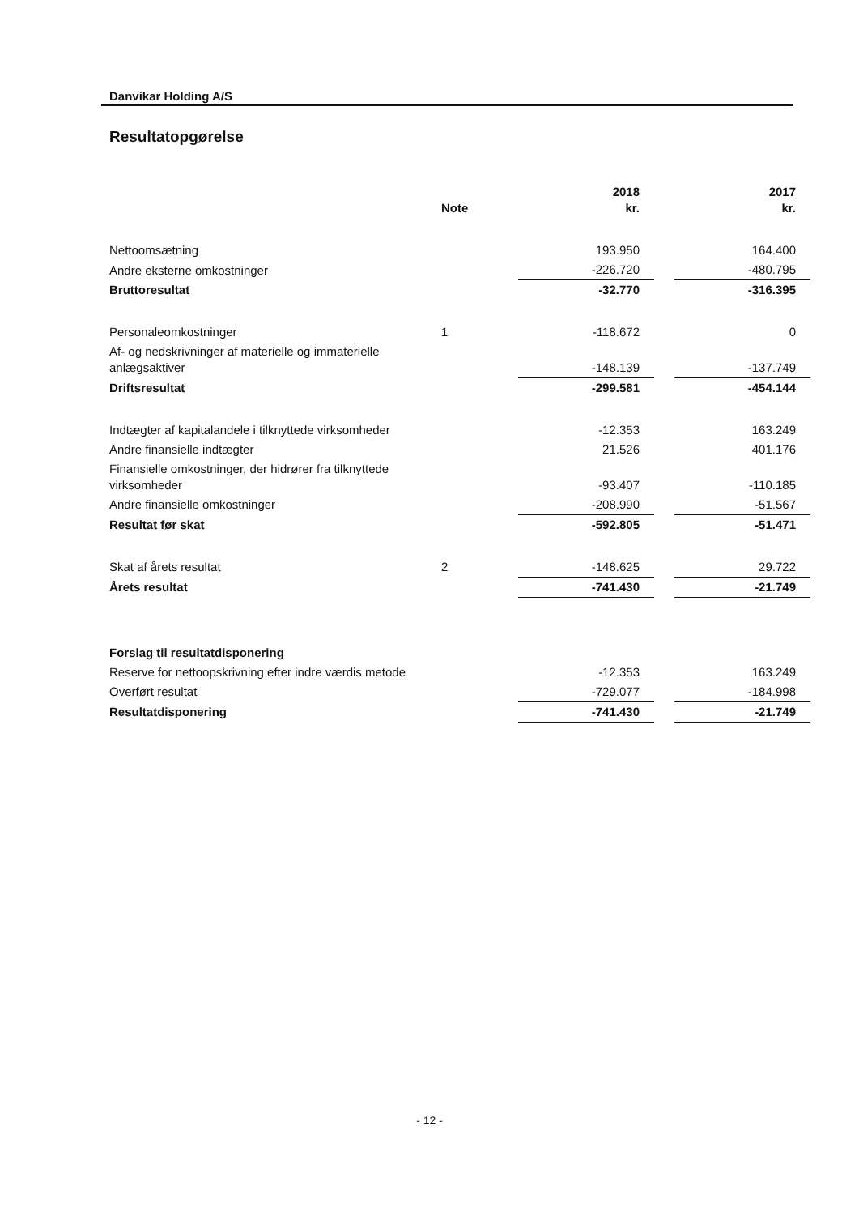Danvikar Holding A/S
Resultatopgørelse
| | Note | 2018 kr. | | 2017 kr. |
| --- | --- | --- | --- | --- |
| Nettoomsætning | | 193.950 | | 164.400 |
| Andre eksterne omkostninger | | -226.720 | | -480.795 |
| Bruttoresultat | | -32.770 | | -316.395 |
| Personaleomkostninger | 1 | -118.672 | | 0 |
| Af- og nedskrivninger af materielle og immaterielle anlægsaktiver | | -148.139 | | -137.749 |
| Driftsresultat | | -299.581 | | -454.144 |
| Indtægter af kapitalandele i tilknyttede virksomheder | | -12.353 | | 163.249 |
| Andre finansielle indtægter | | 21.526 | | 401.176 |
| Finansielle omkostninger, der hidrører fra tilknyttede virksomheder | | -93.407 | | -110.185 |
| Andre finansielle omkostninger | | -208.990 | | -51.567 |
| Resultat før skat | | -592.805 | | -51.471 |
| Skat af årets resultat | 2 | -148.625 | | 29.722 |
| Årets resultat | | -741.430 | | -21.749 |
| Forslag til resultatdisponering | | | | |
| Reserve for nettoopskrivning efter indre værdis metode | | -12.353 | | 163.249 |
| Overført resultat | | -729.077 | | -184.998 |
| Resultatdisponering | | -741.430 | | -21.749 |
- 12 -